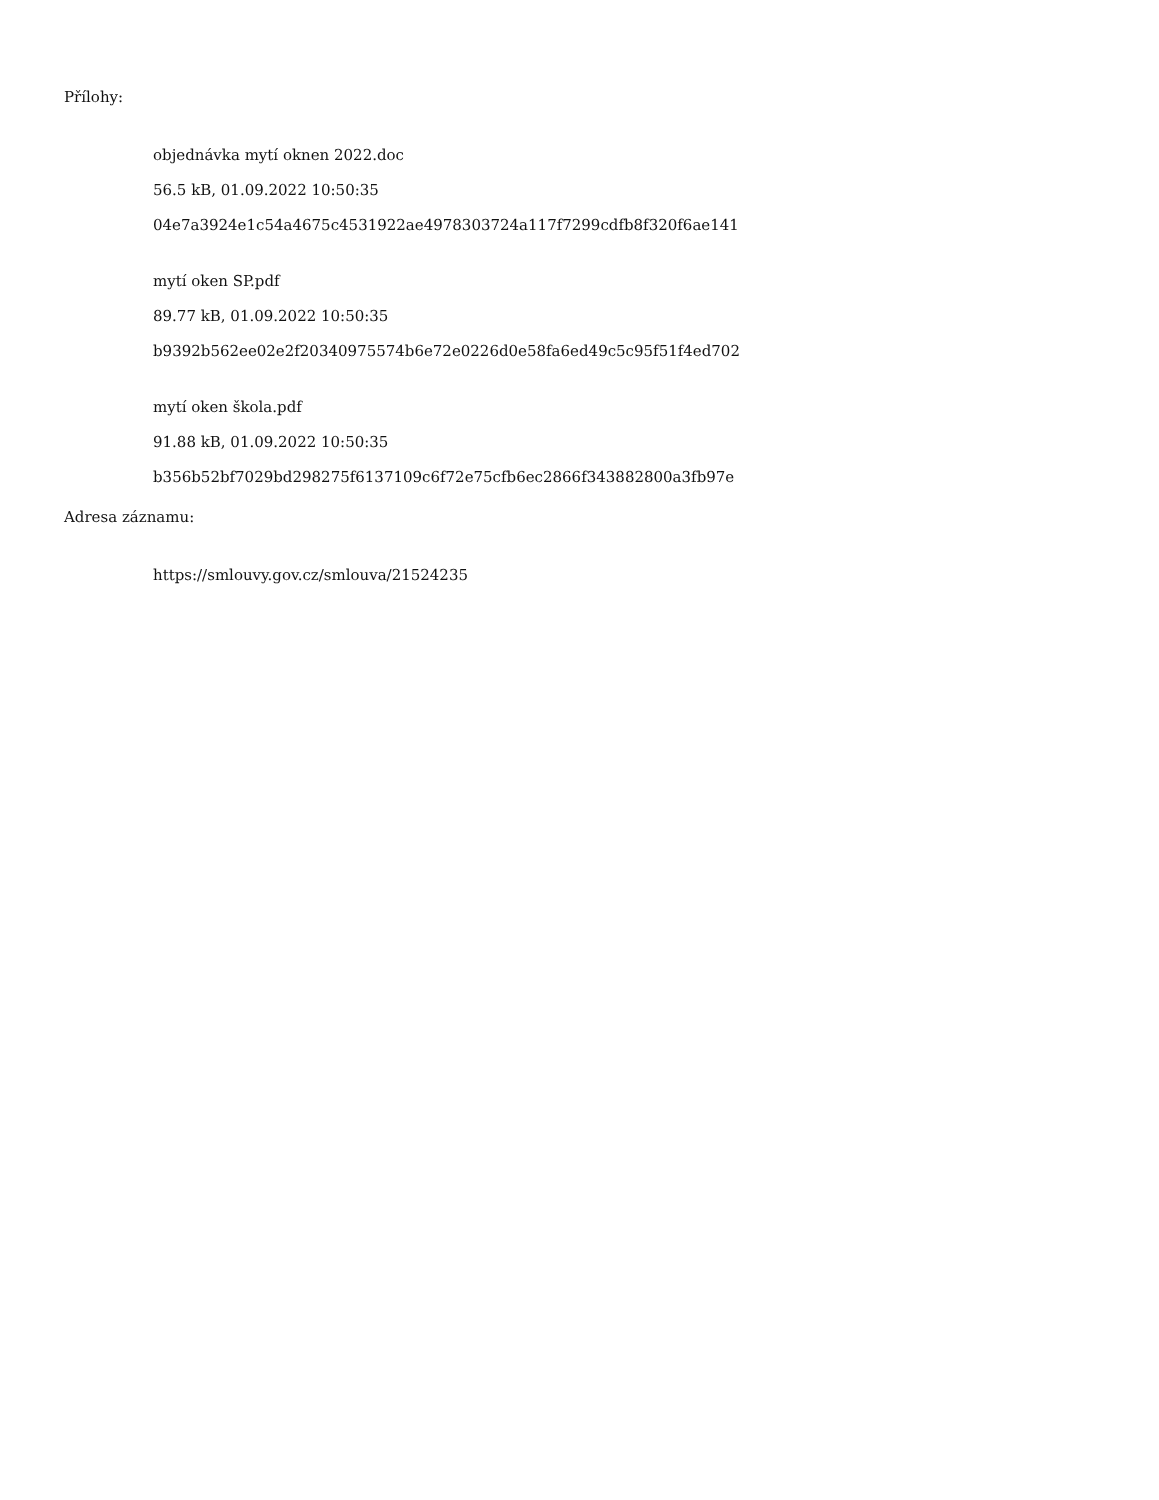Přílohy:
objednávka mytí oknen 2022.doc
56.5 kB, 01.09.2022 10:50:35
04e7a3924e1c54a4675c4531922ae4978303724a117f7299cdfb8f320f6ae141
mytí oken SP.pdf
89.77 kB, 01.09.2022 10:50:35
b9392b562ee02e2f20340975574b6e72e0226d0e58fa6ed49c5c95f51f4ed702
mytí oken škola.pdf
91.88 kB, 01.09.2022 10:50:35
b356b52bf7029bd298275f6137109c6f72e75cfb6ec2866f343882800a3fb97e
Adresa záznamu:
https://smlouvy.gov.cz/smlouva/21524235